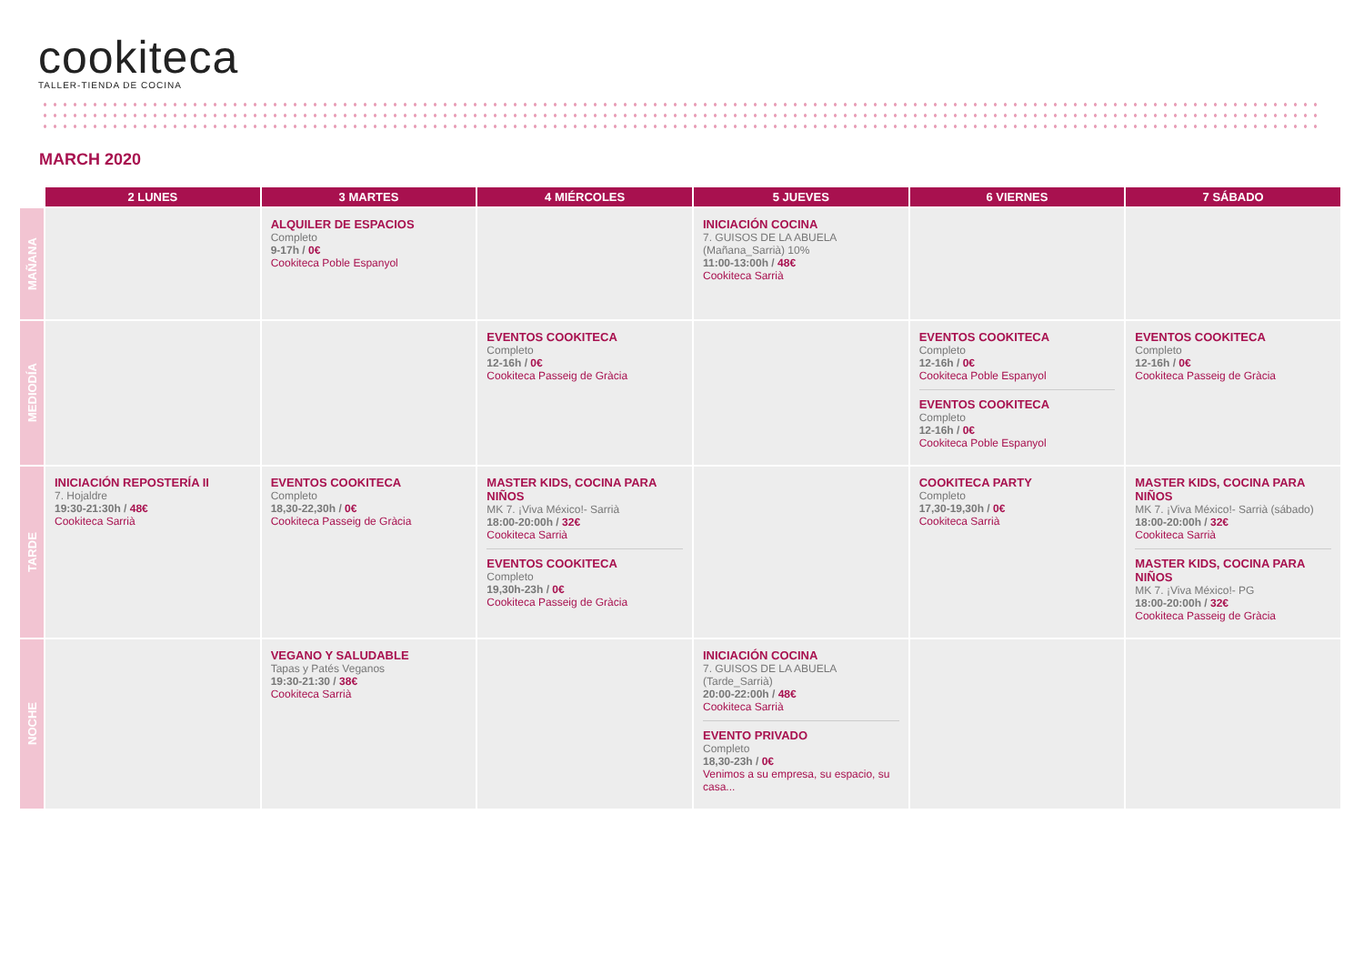cookiteca
TALLER-TIENDA DE COCINA
MARCH 2020
| | 2 LUNES | 3 MARTES | 4 MIÉRCOLES | 5 JUEVES | 6 VIERNES | 7 SÁBADO |
| --- | --- | --- | --- | --- | --- | --- |
| MAÑANA | | ALQUILER DE ESPACIOS Completo 9-17h / 0€ Cookiteca Poble Espanyol | | INICIACIÓN COCINA 7. GUISOS DE LA ABUELA (Mañana_Sarrià) 10% 11:00-13:00h / 48€ Cookiteca Sarrià | | |
| MEDIODÍA | | | EVENTOS COOKITECA Completo 12-16h / 0€ Cookiteca Passeig de Gràcia | | EVENTOS COOKITECA Completo 12-16h / 0€ Cookiteca Poble Espanyol EVENTOS COOKITECA Completo 12-16h / 0€ Cookiteca Poble Espanyol | EVENTOS COOKITECA Completo 12-16h / 0€ Cookiteca Passeig de Gràcia |
| TARDE | INICIACIÓN REPOSTERÍA II 7. Hojaldre 19:30-21:30h / 48€ Cookiteca Sarrià | EVENTOS COOKITECA Completo 18,30-22,30h / 0€ Cookiteca Passeig de Gràcia | MASTER KIDS, COCINA PARA NIÑOS MK 7. ¡Viva México!- Sarrià 18:00-20:00h / 32€ Cookiteca Sarrià EVENTOS COOKITECA Completo 19,30h-23h / 0€ Cookiteca Passeig de Gràcia | | COOKITECA PARTY Completo 17,30-19,30h / 0€ Cookiteca Sarrià | MASTER KIDS, COCINA PARA NIÑOS MK 7. ¡Viva México!- Sarrià (sábado) 18:00-20:00h / 32€ Cookiteca Sarrià MASTER KIDS, COCINA PARA NIÑOS MK 7. ¡Viva México!- PG 18:00-20:00h / 32€ Cookiteca Passeig de Gràcia |
| NOCHE | | VEGANO Y SALUDABLE Tapas y Patés Veganos 19:30-21:30 / 38€ Cookiteca Sarrià | | INICIACIÓN COCINA 7. GUISOS DE LA ABUELA (Tarde_Sarrià) 20:00-22:00h / 48€ Cookiteca Sarrià EVENTO PRIVADO Completo 18,30-23h / 0€ Venimos a su empresa, su espacio, su casa... | | |